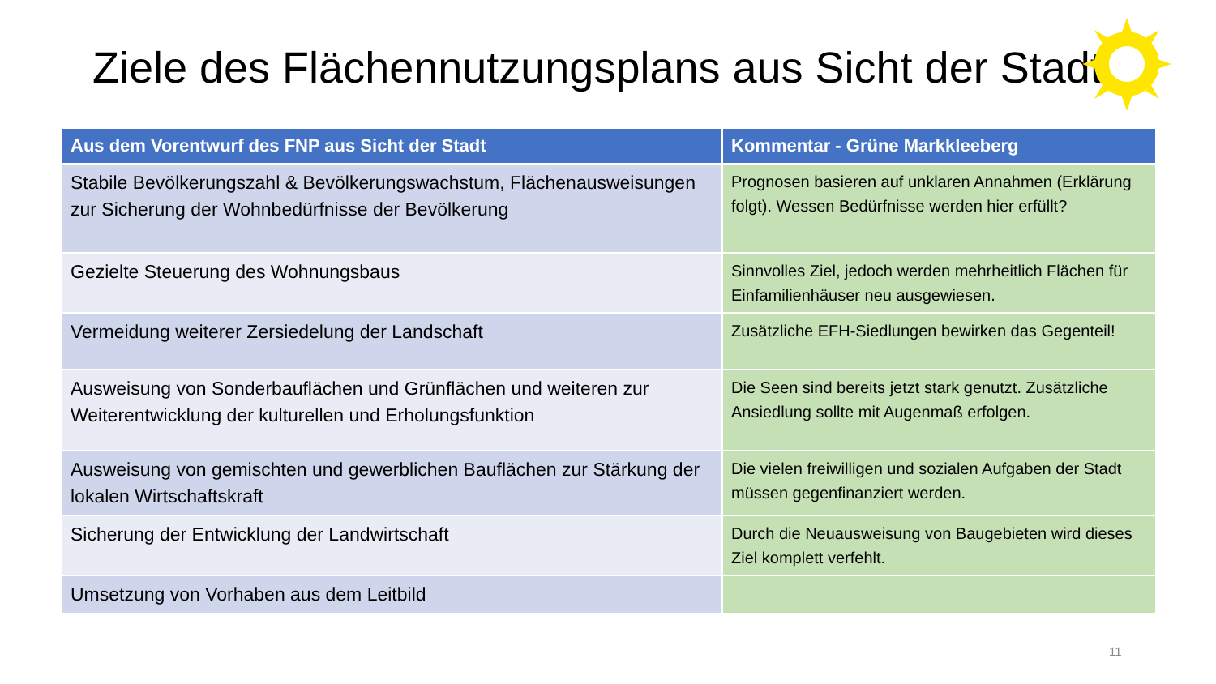Ziele des Flächennutzungsplans aus Sicht der Stadt
| Aus dem Vorentwurf des FNP aus Sicht der Stadt | Kommentar - Grüne Markkleeberg |
| --- | --- |
| Stabile Bevölkerungszahl & Bevölkerungswachstum, Flächenausweisungen zur Sicherung der Wohnbedürfnisse der Bevölkerung | Prognosen basieren auf unklaren Annahmen (Erklärung folgt). Wessen Bedürfnisse werden hier erfüllt? |
| Gezielte Steuerung des Wohnungsbaus | Sinnvolles Ziel, jedoch werden mehrheitlich Flächen für Einfamilienhäuser neu ausgewiesen. |
| Vermeidung weiterer Zersiedelung der Landschaft | Zusätzliche EFH-Siedlungen bewirken das Gegenteil! |
| Ausweisung von Sonderbauflächen und Grünflächen und weiteren zur Weiterentwicklung der kulturellen und Erholungsfunktion | Die Seen sind bereits jetzt stark genutzt. Zusätzliche Ansiedlung sollte mit Augenmaß erfolgen. |
| Ausweisung von gemischten und gewerblichen Bauflächen zur Stärkung der lokalen Wirtschaftskraft | Die vielen freiwilligen und sozialen Aufgaben der Stadt müssen gegenfinanziert werden. |
| Sicherung der Entwicklung der Landwirtschaft | Durch die Neuausweisung von Baugebieten wird dieses Ziel komplett verfehlt. |
| Umsetzung von Vorhaben aus dem Leitbild | |
11